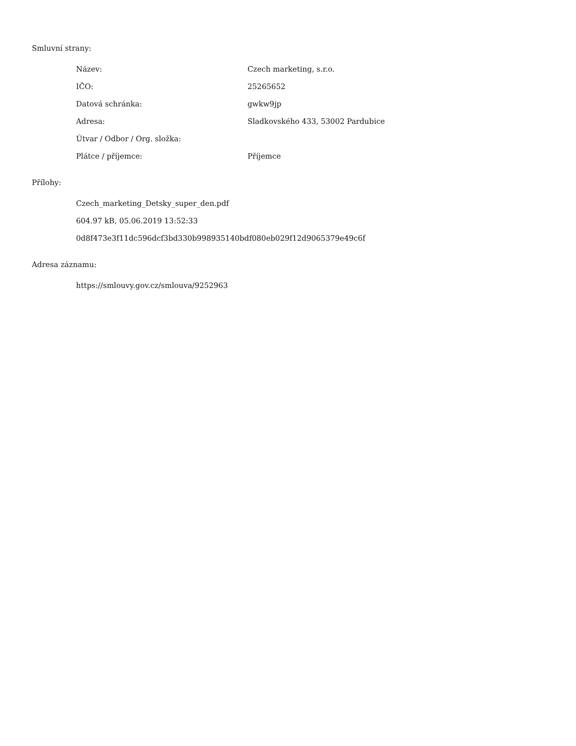Smluvní strany:
| Název: | Czech marketing, s.r.o. |
| IČO: | 25265652 |
| Datová schránka: | gwkw9jp |
| Adresa: | Sladkovského 433, 53002 Pardubice |
| Útvar / Odbor / Org. složka: | |
| Plátce / příjemce: | Příjemce |
Přílohy:
Czech_marketing_Detsky_super_den.pdf
604.97 kB, 05.06.2019 13:52:33
0d8f473e3f11dc596dcf3bd330b998935140bdf080eb029f12d9065379e49c6f
Adresa záznamu:
https://smlouvy.gov.cz/smlouva/9252963